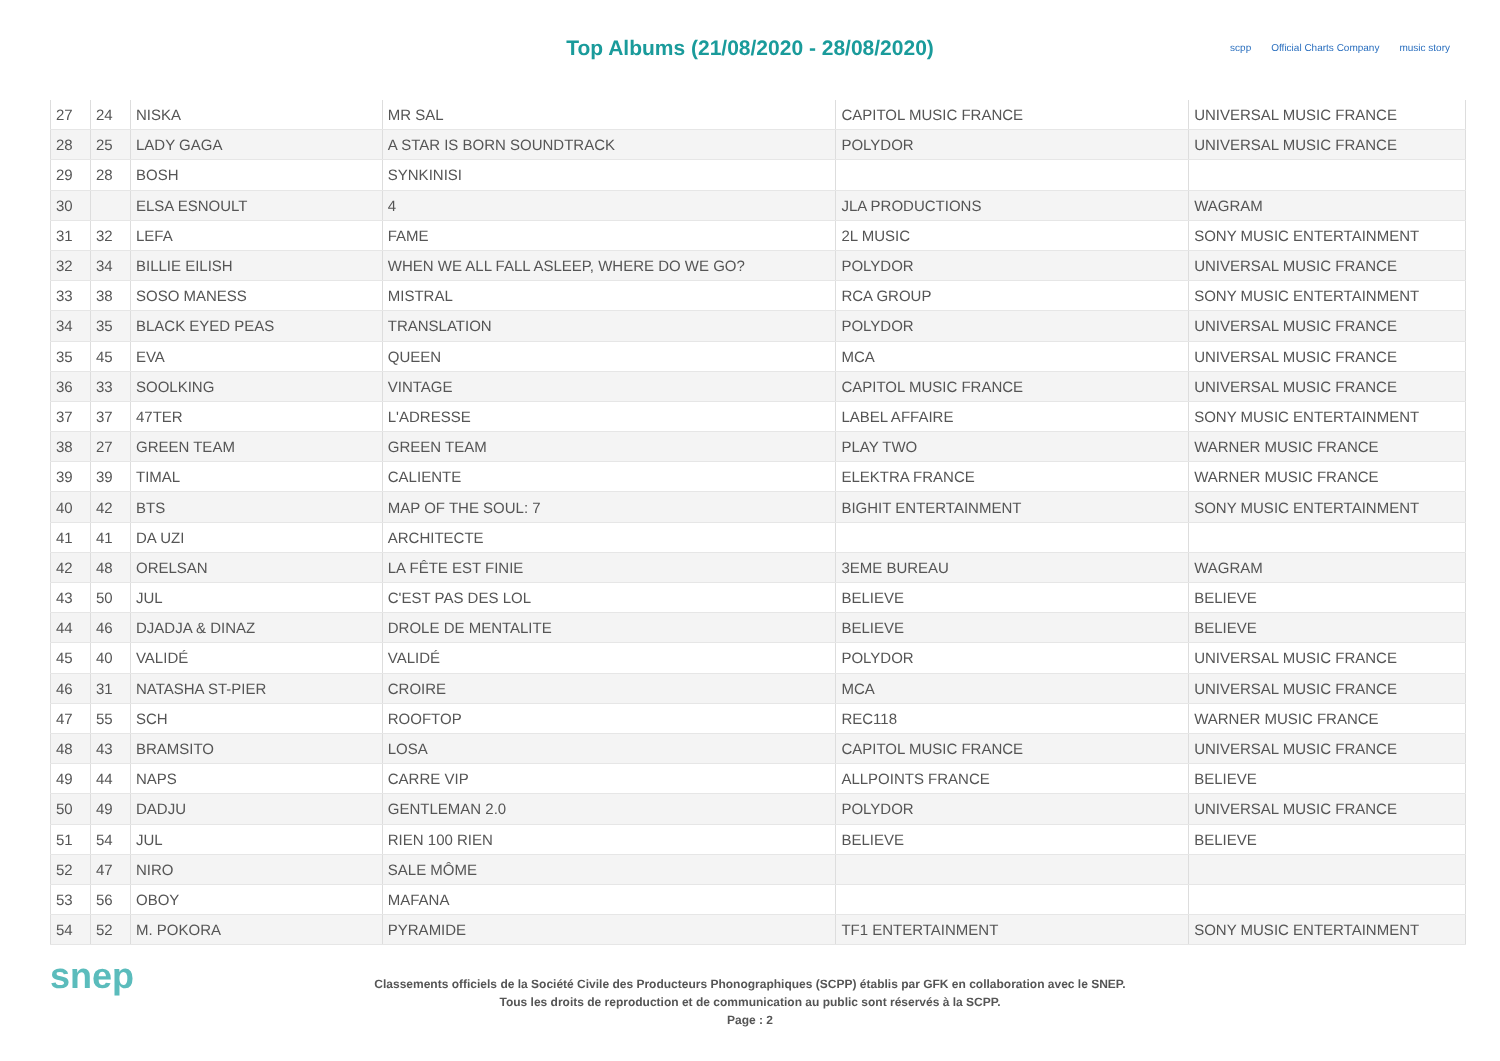Top Albums (21/08/2020 - 28/08/2020)
scpp Official Charts Company music story
| 27 | 24 | NISKA | MR SAL | CAPITOL MUSIC FRANCE | UNIVERSAL MUSIC FRANCE |
| 28 | 25 | LADY GAGA | A STAR IS BORN SOUNDTRACK | POLYDOR | UNIVERSAL MUSIC FRANCE |
| 29 | 28 | BOSH | SYNKINISI | | |
| 30 | | ELSA ESNOULT | 4 | JLA PRODUCTIONS | WAGRAM |
| 31 | 32 | LEFA | FAME | 2L MUSIC | SONY MUSIC ENTERTAINMENT |
| 32 | 34 | BILLIE EILISH | WHEN WE ALL FALL ASLEEP, WHERE DO WE GO? | POLYDOR | UNIVERSAL MUSIC FRANCE |
| 33 | 38 | SOSO MANESS | MISTRAL | RCA GROUP | SONY MUSIC ENTERTAINMENT |
| 34 | 35 | BLACK EYED PEAS | TRANSLATION | POLYDOR | UNIVERSAL MUSIC FRANCE |
| 35 | 45 | EVA | QUEEN | MCA | UNIVERSAL MUSIC FRANCE |
| 36 | 33 | SOOLKING | VINTAGE | CAPITOL MUSIC FRANCE | UNIVERSAL MUSIC FRANCE |
| 37 | 37 | 47TER | L'ADRESSE | LABEL AFFAIRE | SONY MUSIC ENTERTAINMENT |
| 38 | 27 | GREEN TEAM | GREEN TEAM | PLAY TWO | WARNER MUSIC FRANCE |
| 39 | 39 | TIMAL | CALIENTE | ELEKTRA FRANCE | WARNER MUSIC FRANCE |
| 40 | 42 | BTS | MAP OF THE SOUL: 7 | BIGHIT ENTERTAINMENT | SONY MUSIC ENTERTAINMENT |
| 41 | 41 | DA UZI | ARCHITECTE | | |
| 42 | 48 | ORELSAN | LA FÊTE EST FINIE | 3EME BUREAU | WAGRAM |
| 43 | 50 | JUL | C'EST PAS DES LOL | BELIEVE | BELIEVE |
| 44 | 46 | DJADJA & DINAZ | DROLE DE MENTALITE | BELIEVE | BELIEVE |
| 45 | 40 | VALIDÉ | VALIDÉ | POLYDOR | UNIVERSAL MUSIC FRANCE |
| 46 | 31 | NATASHA ST-PIER | CROIRE | MCA | UNIVERSAL MUSIC FRANCE |
| 47 | 55 | SCH | ROOFTOP | REC118 | WARNER MUSIC FRANCE |
| 48 | 43 | BRAMSITO | LOSA | CAPITOL MUSIC FRANCE | UNIVERSAL MUSIC FRANCE |
| 49 | 44 | NAPS | CARRE VIP | ALLPOINTS FRANCE | BELIEVE |
| 50 | 49 | DADJU | GENTLEMAN 2.0 | POLYDOR | UNIVERSAL MUSIC FRANCE |
| 51 | 54 | JUL | RIEN 100 RIEN | BELIEVE | BELIEVE |
| 52 | 47 | NIRO | SALE MÔME | | |
| 53 | 56 | OBOY | MAFANA | | |
| 54 | 52 | M. POKORA | PYRAMIDE | TF1 ENTERTAINMENT | SONY MUSIC ENTERTAINMENT |
snep
Classements officiels de la Société Civile des Producteurs Phonographiques (SCPP) établis par GFK en collaboration avec le SNEP.
Tous les droits de reproduction et de communication au public sont réservés à la SCPP.
Page : 2